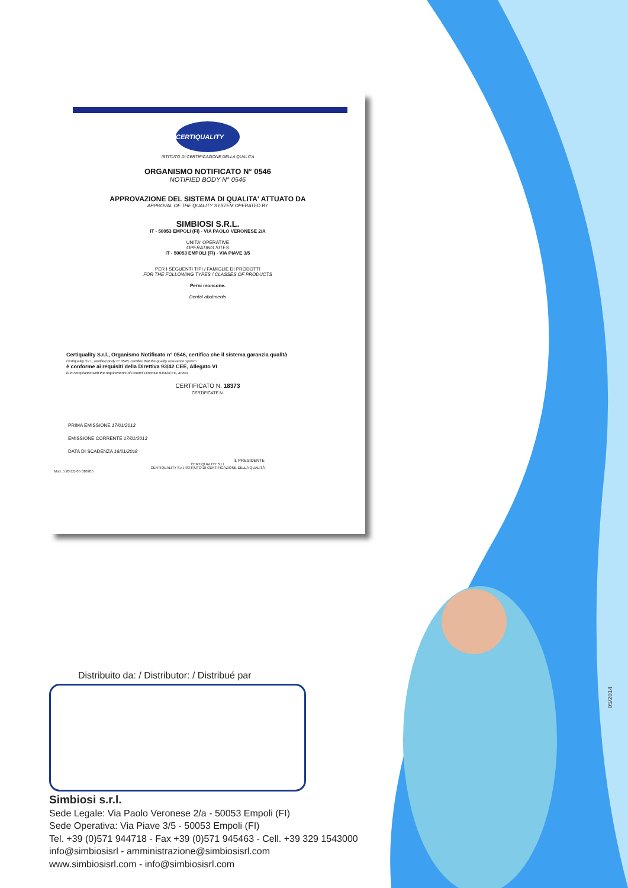CERTIQUALITY
ISTITUTO DI CERTIFICAZIONE DELLA QUALITÀ
ORGANISMO NOTIFICATO N° 0546
NOTIFIED BODY N° 0546
APPROVAZIONE DEL SISTEMA DI QUALITA' ATTUATO DA
APPROVAL OF THE QUALITY SYSTEM OPERATED BY
SIMBIOSI S.R.L.
IT - 50053 EMPOLI (FI) - VIA PAOLO VERONESE 2/A
UNITA' OPERATIVE
OPERATING SITES
IT - 50053 EMPOLI (FI) - VIA PIAVE 3/5
PER I SEGUENTI TIPI / FAMIGLIE DI PRODOTTI
FOR THE FOLLOWING TYPES / CLASSES OF PRODUCTS
Perni moncone.
Dental abutments
Certiquality S.r.l., Organismo Notificato n° 0546, certifica che il sistema garanzia qualità
Certiquality S.r.l., Notified Body n° 0546, certifies that the quality assurance system
è conforme ai requisiti della Direttiva 93/42 CEE, Allegato VI
is in compliance with the requirements of Council Directive 93/42/CEE, Annex
CERTIFICATO N. 18373
CERTIFICATE N.
PRIMA EMISSIONE 17/01/2013
EMISSIONE CORRENTE 17/01/2013
DATA DI SCADENZA 16/01/2018
IL PRESIDENTE
CERTIQUALITY S.r.l.
CERTIQUALITY S.r.l. ISTITUTO DI CERTIFICAZIONE DELLA QUALITÀ
Mod. 5.20 ED 05 010205
Distribuito da: / Distributor: / Distribué par
Simbiosi s.r.l.
Sede Legale: Via Paolo Veronese 2/a - 50053 Empoli (FI)
Sede Operativa: Via Piave 3/5 - 50053 Empoli (FI)
Tel. +39 (0)571 944718 - Fax +39 (0)571 945463 - Cell. +39 329 1543000
info@simbiosisrl - amministrazione@simbiosisrl.com
www.simbiosisrl.com - info@simbiosisrl.com
05/2014